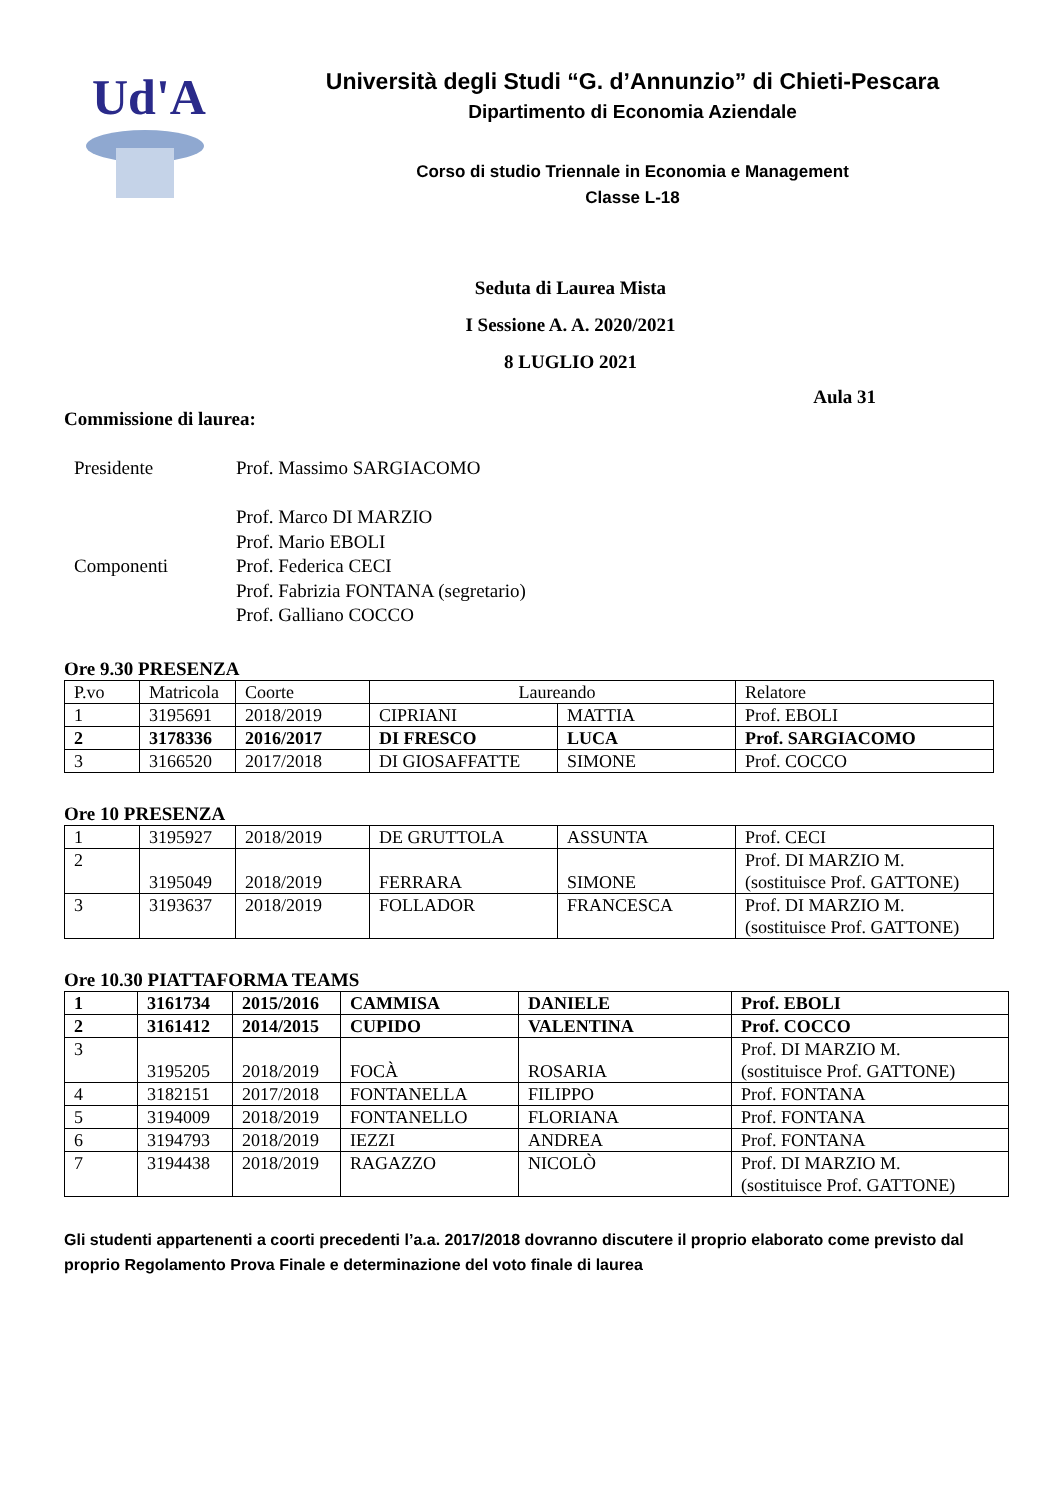Ud'A
Università degli Studi “G. d’Annunzio” di Chieti-Pescara
Dipartimento di Economia Aziendale
Corso di studio Triennale in Economia e Management
Classe L-18
Seduta di Laurea Mista
I Sessione A. A. 2020/2021
8 LUGLIO 2021
Aula 31
Commissione di laurea:
Presidente
Prof. Massimo SARGIACOMO
Prof. Marco DI MARZIO
Prof. Mario EBOLI
Componenti
Prof. Federica CECI
Prof. Fabrizia FONTANA (segretario)
Prof. Galliano COCCO
Ore 9.30 PRESENZA
| P.vo | Matricola | Coorte | Laureando | | Relatore |
| --- | --- | --- | --- | --- | --- |
| 1 | 3195691 | 2018/2019 | CIPRIANI | MATTIA | Prof. EBOLI |
| 2 | 3178336 | 2016/2017 | DI FRESCO | LUCA | Prof. SARGIACOMO |
| 3 | 3166520 | 2017/2018 | DI GIOSAFFATTE | SIMONE | Prof. COCCO |
Ore 10 PRESENZA
| 1 | 3195927 | 2018/2019 | DE GRUTTOLA | ASSUNTA | Prof. CECI |
| 2 | 3195049 | 2018/2019 | FERRARA | SIMONE | Prof. DI MARZIO M. (sostituisce Prof. GATTONE) |
| 3 | 3193637 | 2018/2019 | FOLLADOR | FRANCESCA | Prof. DI MARZIO M. (sostituisce Prof. GATTONE) |
Ore 10.30 PIATTAFORMA TEAMS
| 1 | 3161734 | 2015/2016 | CAMMISA | DANIELE | Prof. EBOLI |
| 2 | 3161412 | 2014/2015 | CUPIDO | VALENTINA | Prof. COCCO |
| 3 | 3195205 | 2018/2019 | FOCÀ | ROSARIA | Prof. DI MARZIO M. (sostituisce Prof. GATTONE) |
| 4 | 3182151 | 2017/2018 | FONTANELLA | FILIPPO | Prof. FONTANA |
| 5 | 3194009 | 2018/2019 | FONTANELLO | FLORIANA | Prof. FONTANA |
| 6 | 3194793 | 2018/2019 | IEZZI | ANDREA | Prof. FONTANA |
| 7 | 3194438 | 2018/2019 | RAGAZZO | NICOLÒ | Prof. DI MARZIO M. (sostituisce Prof. GATTONE) |
Gli studenti appartenenti a coorti precedenti l’a.a. 2017/2018 dovranno discutere il proprio elaborato come previsto dal proprio Regolamento Prova Finale e determinazione del voto finale di laurea